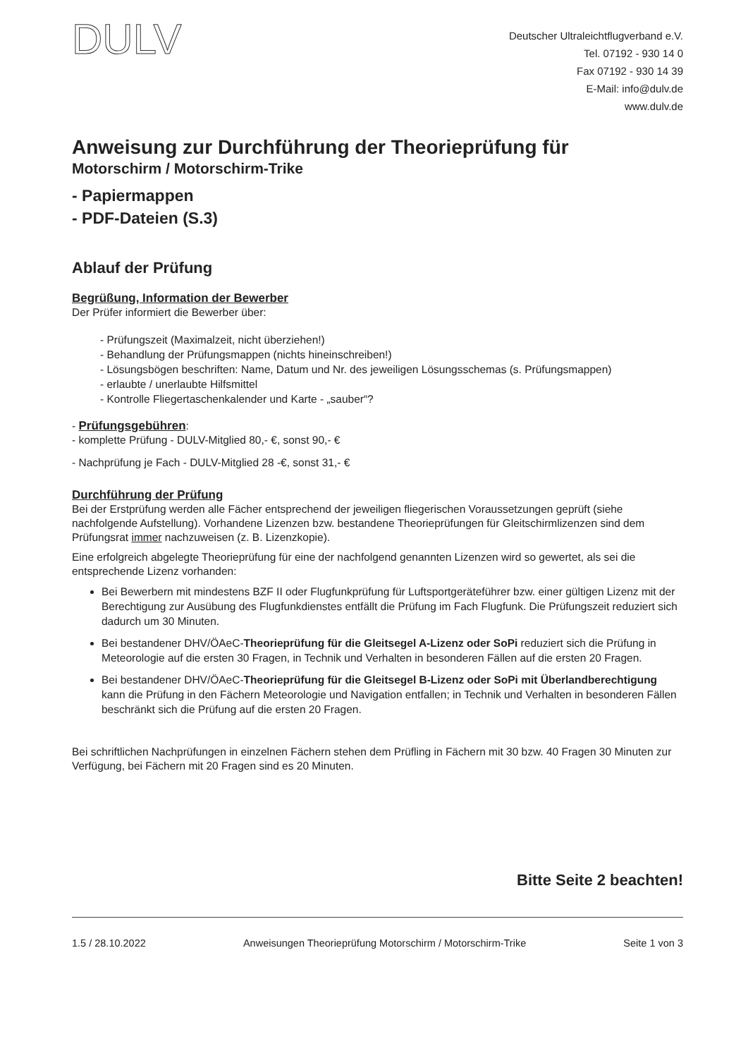DULV
Deutscher Ultraleichtflugverband e.V.
Tel. 07192 - 930 14 0
Fax 07192 - 930 14 39
E-Mail: info@dulv.de
www.dulv.de
Anweisung zur Durchführung der Theorieprüfung für
Motorschirm / Motorschirm-Trike
- Papiermappen
- PDF-Dateien (S.3)
Ablauf der Prüfung
Begrüßung, Information der Bewerber
Der Prüfer informiert die Bewerber über:
- Prüfungszeit (Maximalzeit, nicht überziehen!)
- Behandlung der Prüfungsmappen (nichts hineinschreiben!)
- Lösungsbögen beschriften: Name, Datum und Nr. des jeweiligen Lösungsschemas (s. Prüfungsmappen)
- erlaubte / unerlaubte Hilfsmittel
- Kontrolle Fliegertaschenkalender und Karte - „sauber“?
- Prüfungsgebühren:
- komplette Prüfung - DULV-Mitglied 80,- €, sonst 90,- €
- Nachprüfung je Fach - DULV-Mitglied 28 -€, sonst 31,- €
Durchführung der Prüfung
Bei der Erstprüfung werden alle Fächer entsprechend der jeweiligen fliegerischen Voraussetzungen geprüft (siehe nachfolgende Aufstellung). Vorhandene Lizenzen bzw. bestandene Theorieprüfungen für Gleitschirmlizenzen sind dem Prüfungsrat immer nachzuweisen (z. B. Lizenzkopie).
Eine erfolgreich abgelegte Theorieprüfung für eine der nachfolgend genannten Lizenzen wird so gewertet, als sei die entsprechende Lizenz vorhanden:
Bei Bewerbern mit mindestens BZF II oder Flugfunkprüfung für Luftsportgeräteführer bzw. einer gültigen Lizenz mit der Berechtigung zur Ausübung des Flugfunkdienstes entfällt die Prüfung im Fach Flugfunk. Die Prüfungszeit reduziert sich dadurch um 30 Minuten.
Bei bestandener DHV/ÖAeC-Theorieprüfung für die Gleitsegel A-Lizenz oder SoPi reduziert sich die Prüfung in Meteorologie auf die ersten 30 Fragen, in Technik und Verhalten in besonderen Fällen auf die ersten 20 Fragen.
Bei bestandener DHV/ÖAeC-Theorieprüfung für die Gleitsegel B-Lizenz oder SoPi mit Überlandberechtigung kann die Prüfung in den Fächern Meteorologie und Navigation entfallen; in Technik und Verhalten in besonderen Fällen beschränkt sich die Prüfung auf die ersten 20 Fragen.
Bei schriftlichen Nachprüfungen in einzelnen Fächern stehen dem Prüfling in Fächern mit 30 bzw. 40 Fragen 30 Minuten zur Verfügung, bei Fächern mit 20 Fragen sind es 20 Minuten.
Bitte Seite 2 beachten!
1.5 / 28.10.2022 Anweisungen Theorieprüfung Motorschirm / Motorschirm-Trike Seite 1 von 3